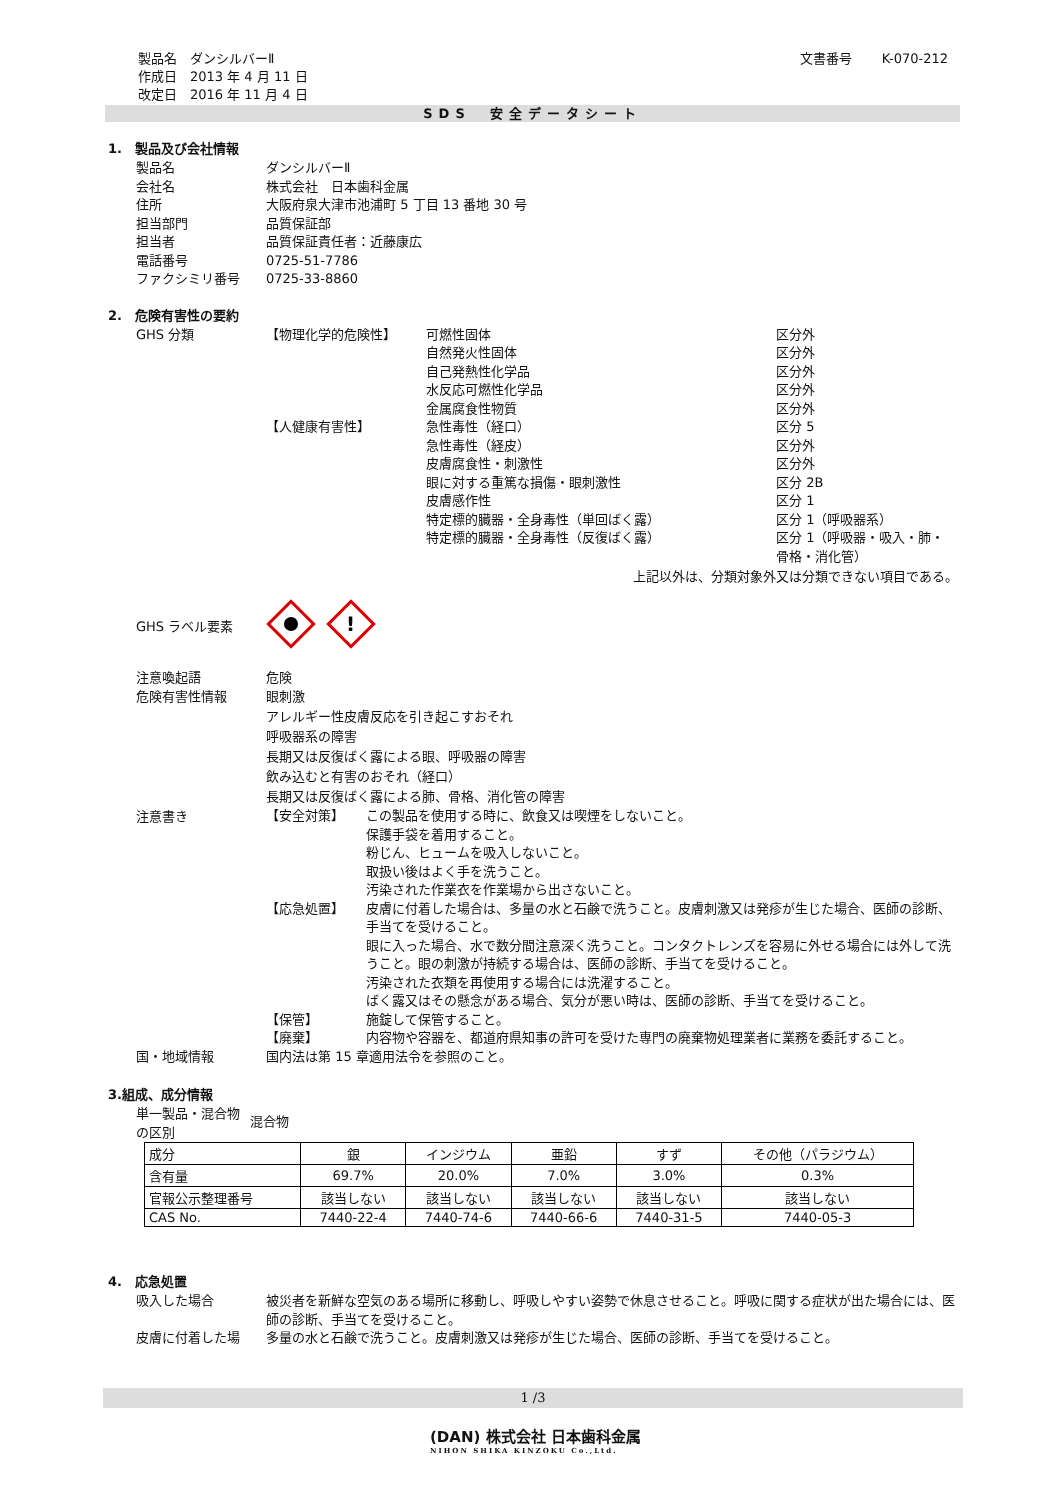製品名　ダンシルバーⅡ
作成日　2013 年 4 月 11 日
改定日　2016 年 11 月 4 日
文書番号　　 K-070-212
SDS　安全データシート
1.　製品及び会社情報
製品名 ダンシルバーⅡ
会社名 株式会社　日本歯科金属
住所 大阪府泉大津市池浦町 5 丁目 13 番地 30 号
担当部門 品質保証部
担当者 品質保証責任者：近藤康広
電話番号 0725-51-7786
ファクシミリ番号 0725-33-8860
2.　危険有害性の要約
GHS 分類
【物理化学的危険性】
可燃性固体
区分外
自然発火性固体
区分外
自己発熱性化学品
区分外
水反応可燃性化学品
区分外
金属腐食性物質
区分外
【人健康有害性】
急性毒性（経口）
区分 5
急性毒性（経皮）
区分外
皮膚腐食性・刺激性
区分外
眼に対する重篤な損傷・眼刺激性
区分 2B
皮膚感作性
区分 1
特定標的臓器・全身毒性（単回ばく露）
区分 1（呼吸器系）
特定標的臓器・全身毒性（反復ばく露）
区分 1（呼吸器・吸入・肺・骨格・消化管）
上記以外は、分類対象外又は分類できない項目である。
GHS ラベル要素
!
注意喚起語 危険
危険有害性情報 眼刺激
アレルギー性皮膚反応を引き起こすおそれ
呼吸器系の障害
長期又は反復ばく露による眼、呼吸器の障害
飲み込むと有害のおそれ（経口）
長期又は反復ばく露による肺、骨格、消化管の障害
注意書き
【安全対策】 この製品を使用する時に、飲食又は喫煙をしないこと。
保護手袋を着用すること。
粉じん、ヒュームを吸入しないこと。
取扱い後はよく手を洗うこと。
汚染された作業衣を作業場から出さないこと。
【応急処置】 皮膚に付着した場合は、多量の水と石鹸で洗うこと。皮膚刺激又は発疹が生じた場合、医師の診断、手当てを受けること。
眼に入った場合、水で数分間注意深く洗うこと。コンタクトレンズを容易に外せる場合には外して洗うこと。眼の刺激が持続する場合は、医師の診断、手当てを受けること。
汚染された衣類を再使用する場合には洗濯すること。
ばく露又はその懸念がある場合、気分が悪い時は、医師の診断、手当てを受けること。
【保管】 施錠して保管すること。
【廃棄】 内容物や容器を、都道府県知事の許可を受けた専門の廃棄物処理業者に業務を委託すること。
国・地域情報 国内法は第 15 章適用法令を参照のこと。
3.組成、成分情報
単一製品・混合物の区別
混合物
| 成分 | 銀 | インジウム | 亜鉛 | すず | その他（パラジウム） |
| 含有量 | 69.7% | 20.0% | 7.0% | 3.0% | 0.3% |
| 官報公示整理番号 | 該当しない | 該当しない | 該当しない | 該当しない | 該当しない |
| CAS No. | 7440-22-4 | 7440-74-6 | 7440-66-6 | 7440-31-5 | 7440-05-3 |
4.　応急処置
吸入した場合 被災者を新鮮な空気のある場所に移動し、呼吸しやすい姿勢で休息させること。呼吸に関する症状が出た場合には、医師の診断、手当てを受けること。
皮膚に付着した場 多量の水と石鹸で洗うこと。皮膚刺激又は発疹が生じた場合、医師の診断、手当てを受けること。
1 /3
(DAN) 株式会社 日本歯科金属
NIHON SHIKA KINZOKU Co.,Ltd.